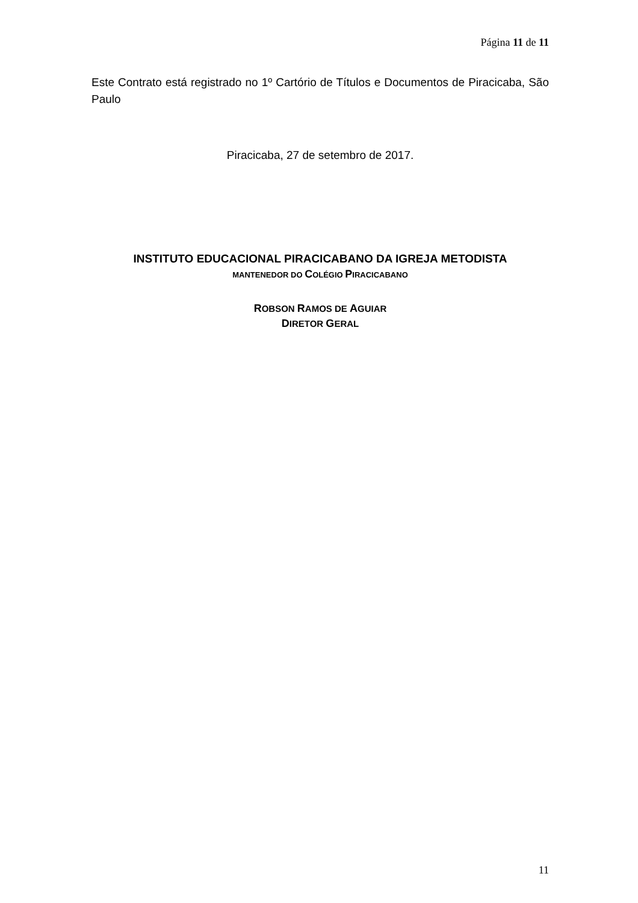Página 11 de 11
Este Contrato está registrado no 1º Cartório de Títulos e Documentos de Piracicaba, São Paulo
Piracicaba, 27 de setembro de 2017.
INSTITUTO EDUCACIONAL PIRACICABANO DA IGREJA METODISTA
MANTENEDOR DO COLÉGIO PIRACICABANO
ROBSON RAMOS DE AGUIAR
DIRETOR GERAL
11